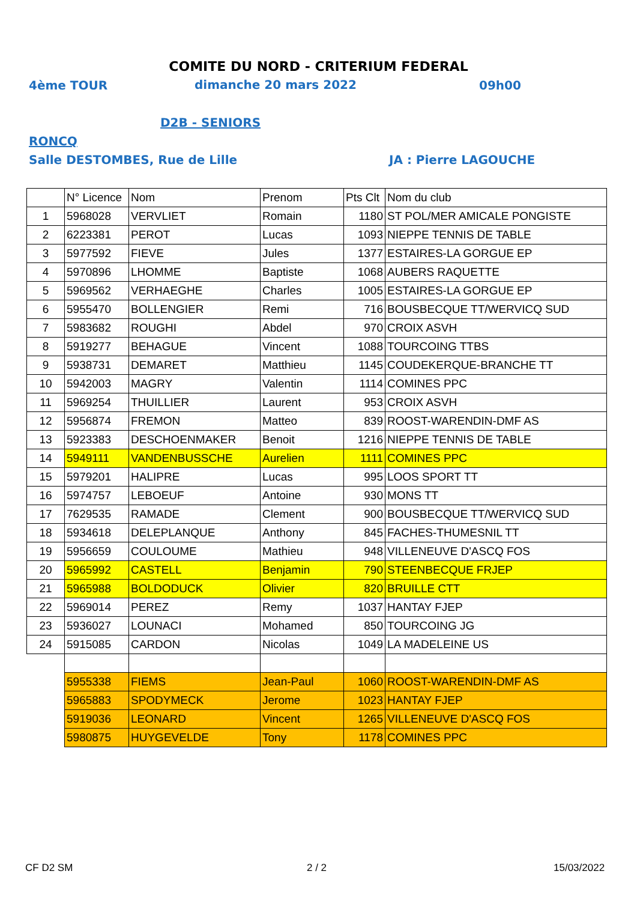COMITE DU NORD - CRITERIUM FEDERAL
4ème TOUR dimanche 20 mars 2022 09h00
D2B - SENIORS
RONCQ
Salle DESTOMBES, Rue de Lille JA : Pierre LAGOUCHE
| | N° Licence | Nom | Prenom | Pts Clt | Nom du club |
| 1 | 5968028 | VERVLIET | Romain | 1180 | ST POL/MER AMICALE PONGISTE |
| 2 | 6223381 | PEROT | Lucas | 1093 | NIEPPE TENNIS DE TABLE |
| 3 | 5977592 | FIEVE | Jules | 1377 | ESTAIRES-LA GORGUE EP |
| 4 | 5970896 | LHOMME | Baptiste | 1068 | AUBERS RAQUETTE |
| 5 | 5969562 | VERHAEGHE | Charles | 1005 | ESTAIRES-LA GORGUE EP |
| 6 | 5955470 | BOLLENGIER | Remi | 716 | BOUSBECQUE TT/WERVICQ SUD |
| 7 | 5983682 | ROUGHI | Abdel | 970 | CROIX ASVH |
| 8 | 5919277 | BEHAGUE | Vincent | 1088 | TOURCOING TTBS |
| 9 | 5938731 | DEMARET | Matthieu | 1145 | COUDEKERQUE-BRANCHE TT |
| 10 | 5942003 | MAGRY | Valentin | 1114 | COMINES PPC |
| 11 | 5969254 | THUILLIER | Laurent | 953 | CROIX ASVH |
| 12 | 5956874 | FREMON | Matteo | 839 | ROOST-WARENDIN-DMF AS |
| 13 | 5923383 | DESCHOENMAKER | Benoit | 1216 | NIEPPE TENNIS DE TABLE |
| 14 | 5949111 | VANDENBUSSCHE | Aurelien | 1111 | COMINES PPC |
| 15 | 5979201 | HALIPRE | Lucas | 995 | LOOS SPORT TT |
| 16 | 5974757 | LEBOEUF | Antoine | 930 | MONS TT |
| 17 | 7629535 | RAMADE | Clement | 900 | BOUSBECQUE TT/WERVICQ SUD |
| 18 | 5934618 | DELEPLANQUE | Anthony | 845 | FACHES-THUMESNIL TT |
| 19 | 5956659 | COULOUME | Mathieu | 948 | VILLENEUVE D'ASCQ FOS |
| 20 | 5965992 | CASTELL | Benjamin | 790 | STEENBECQUE FRJEP |
| 21 | 5965988 | BOLDODUCK | Olivier | 820 | BRUILLE CTT |
| 22 | 5969014 | PEREZ | Remy | 1037 | HANTAY FJEP |
| 23 | 5936027 | LOUNACI | Mohamed | 850 | TOURCOING JG |
| 24 | 5915085 | CARDON | Nicolas | 1049 | LA MADELEINE US |
| | 5955338 | FIEMS | Jean-Paul | 1060 | ROOST-WARENDIN-DMF AS |
| | 5965883 | SPODYMECK | Jerome | 1023 | HANTAY FJEP |
| | 5919036 | LEONARD | Vincent | 1265 | VILLENEUVE D'ASCQ FOS |
| | 5980875 | HUYGEVELDE | Tony | 1178 | COMINES PPC |
CF D2 SM 2 / 2 15/03/2022